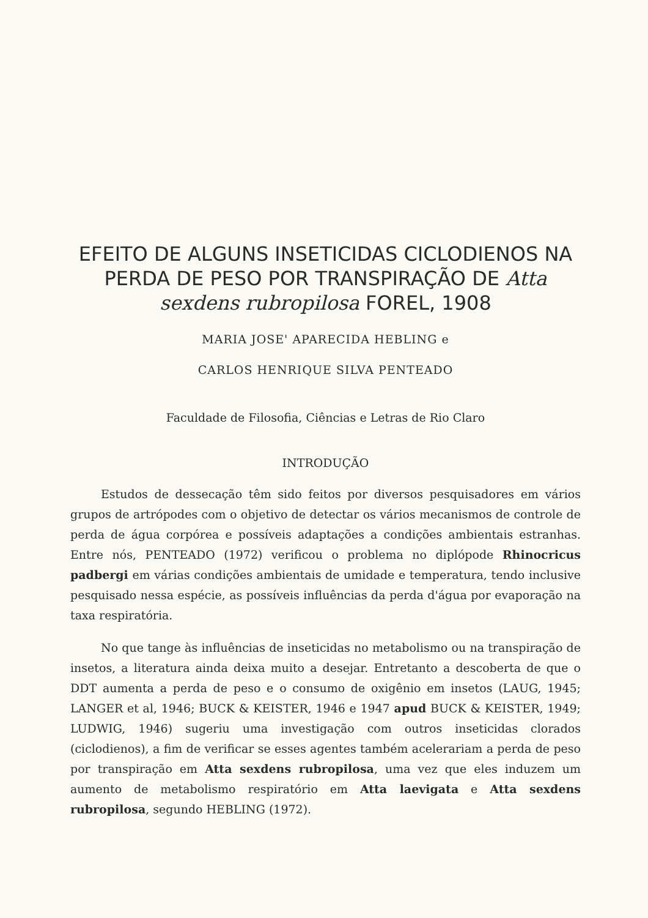EFEITO DE ALGUNS INSETICIDAS CICLODIENOS NA PERDA DE PESO POR TRANSPIRAÇÃO DE Atta sexdens rubropilosa FOREL, 1908
MARIA JOSE' APARECIDA HEBLING e
CARLOS HENRIQUE SILVA PENTEADO
Faculdade de Filosofia, Ciências e Letras de Rio Claro
INTRODUÇÃO
Estudos de dessecação têm sido feitos por diversos pesquisadores em vários grupos de artrópodes com o objetivo de detectar os vários mecanismos de controle de perda de água corpórea e possíveis adaptações a condições ambientais estranhas. Entre nós, PENTEADO (1972) verificou o problema no diplópode Rhinocricus padbergi em várias condições ambientais de umidade e temperatura, tendo inclusive pesquisado nessa espécie, as possíveis influências da perda d'água por evaporação na taxa respiratória.
No que tange às influências de inseticidas no metabolismo ou na transpiração de insetos, a literatura ainda deixa muito a desejar. Entretanto a descoberta de que o DDT aumenta a perda de peso e o consumo de oxigênio em insetos (LAUG, 1945; LANGER et al, 1946; BUCK & KEISTER, 1946 e 1947 apud BUCK & KEISTER, 1949; LUDWIG, 1946) sugeriu uma investigação com outros inseticidas clorados (ciclodienos), a fim de verificar se esses agentes também acelerariam a perda de peso por transpiração em Atta sexdens rubropilosa, uma vez que eles induzem um aumento de metabolismo respiratório em Atta laevigata e Atta sexdens rubropilosa, segundo HEBLING (1972).